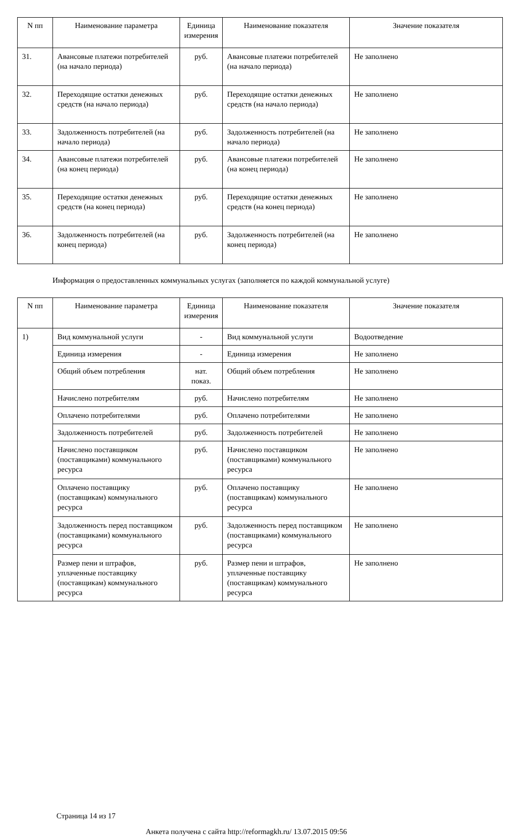| N пп | Наименование параметра | Единица измерения | Наименование показателя | Значение показателя |
| --- | --- | --- | --- | --- |
| 31. | Авансовые платежи потребителей (на начало периода) | руб. | Авансовые платежи потребителей (на начало периода) | Не заполнено |
| 32. | Переходящие остатки денежных средств (на начало периода) | руб. | Переходящие остатки денежных средств (на начало периода) | Не заполнено |
| 33. | Задолженность потребителей (на начало периода) | руб. | Задолженность потребителей (на начало периода) | Не заполнено |
| 34. | Авансовые платежи потребителей (на конец периода) | руб. | Авансовые платежи потребителей (на конец периода) | Не заполнено |
| 35. | Переходящие остатки денежных средств (на конец периода) | руб. | Переходящие остатки денежных средств (на конец периода) | Не заполнено |
| 36. | Задолженность потребителей (на конец периода) | руб. | Задолженность потребителей (на конец периода) | Не заполнено |
Информация о предоставленных коммунальных услугах (заполняется по каждой коммунальной услуге)
| N пп | Наименование параметра | Единица измерения | Наименование показателя | Значение показателя |
| --- | --- | --- | --- | --- |
| 1) | Вид коммунальной услуги | - | Вид коммунальной услуги | Водоотведение |
| | Единица измерения | - | Единица измерения | Не заполнено |
| | Общий объем потребления | нат. показ. | Общий объем потребления | Не заполнено |
| | Начислено потребителям | руб. | Начислено потребителям | Не заполнено |
| | Оплачено потребителями | руб. | Оплачено потребителями | Не заполнено |
| | Задолженность потребителей | руб. | Задолженность потребителей | Не заполнено |
| | Начислено поставщиком (поставщиками) коммунального ресурса | руб. | Начислено поставщиком (поставщиками) коммунального ресурса | Не заполнено |
| | Оплачено поставщику (поставщикам) коммунального ресурса | руб. | Оплачено поставщику (поставщикам) коммунального ресурса | Не заполнено |
| | Задолженность перед поставщиком (поставщиками) коммунального ресурса | руб. | Задолженность перед поставщиком (поставщиками) коммунального ресурса | Не заполнено |
| | Размер пени и штрафов, уплаченные поставщику (поставщикам) коммунального ресурса | руб. | Размер пени и штрафов, уплаченные поставщику (поставщикам) коммунального ресурса | Не заполнено |
Страница 14 из 17
Анкета получена с сайта http://reformagkh.ru/ 13.07.2015 09:56